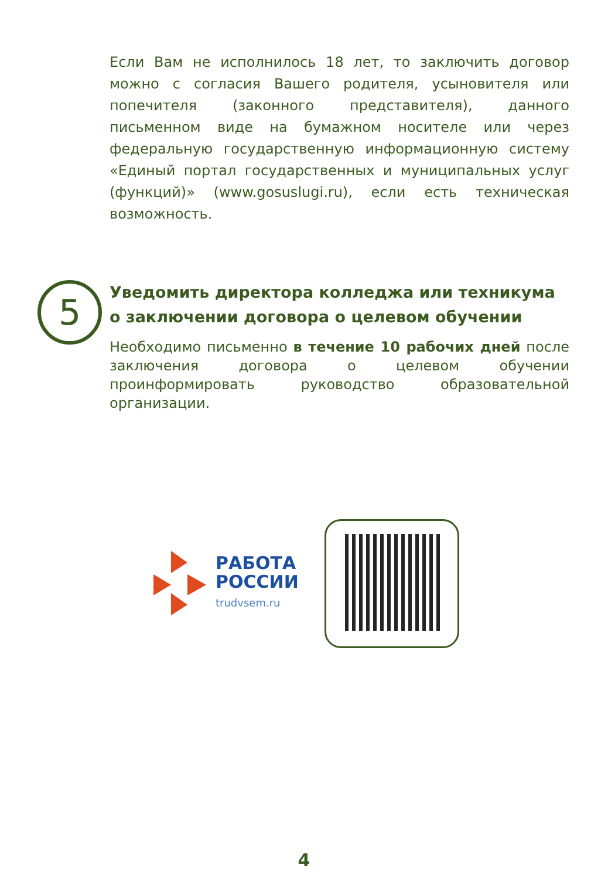Если Вам не исполнилось 18 лет, то заключить договор можно с согласия Вашего родителя, усыновителя или попечителя (законного представителя), данного письменном виде на бумажном носителе или через федеральную государственную информационную систему «Единый портал государственных и муниципальных услуг (функций)» (www.gosuslugi.ru), если есть техническая возможность.
5
Уведомить директора колледжа или техникума о заключении договора о целевом обучении
Необходимо письменно в течение 10 рабочих дней после заключения договора о целевом обучении проинформировать руководство образовательной организации.
РАБОТА
РОССИИ
trudvsem.ru
4